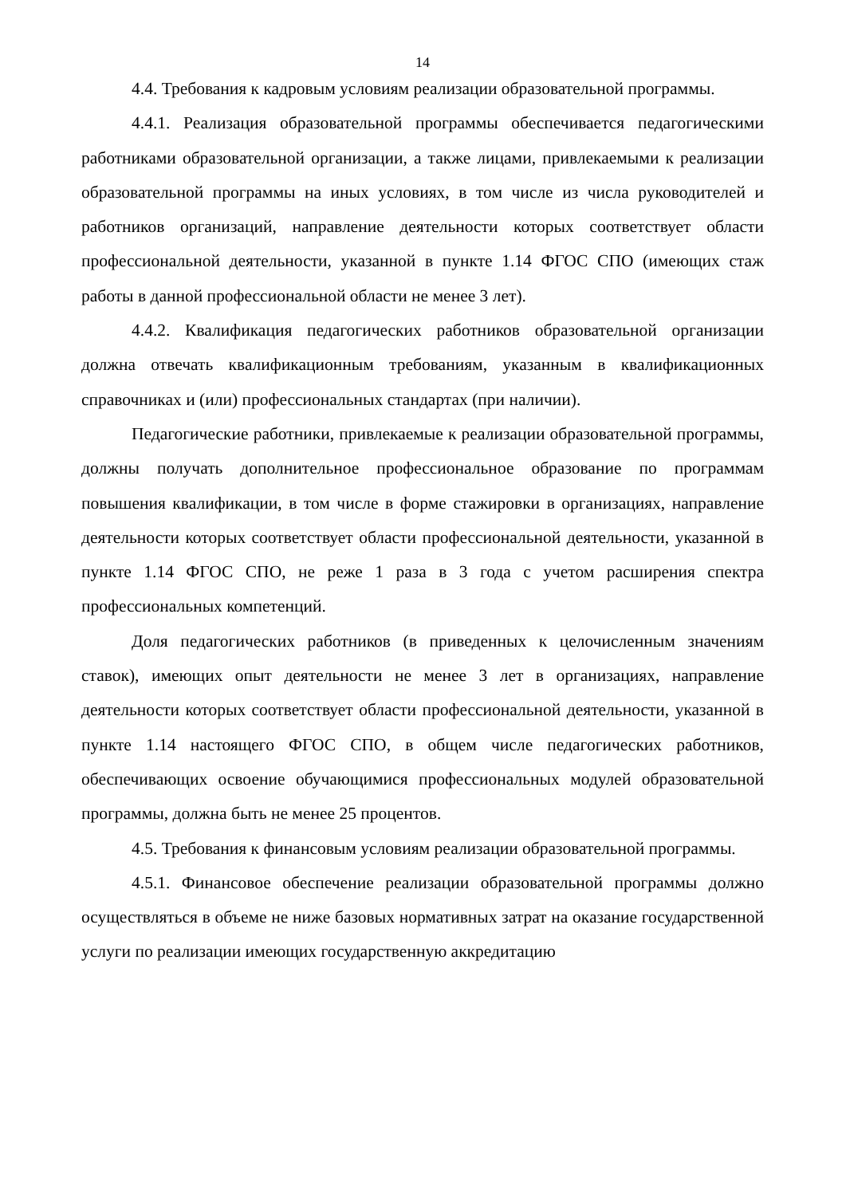14
4.4. Требования к кадровым условиям реализации образовательной программы.
4.4.1. Реализация образовательной программы обеспечивается педагогическими работниками образовательной организации, а также лицами, привлекаемыми к реализации образовательной программы на иных условиях, в том числе из числа руководителей и работников организаций, направление деятельности которых соответствует области профессиональной деятельности, указанной в пункте 1.14 ФГОС СПО (имеющих стаж работы в данной профессиональной области не менее 3 лет).
4.4.2. Квалификация педагогических работников образовательной организации должна отвечать квалификационным требованиям, указанным в квалификационных справочниках и (или) профессиональных стандартах (при наличии).
Педагогические работники, привлекаемые к реализации образовательной программы, должны получать дополнительное профессиональное образование по программам повышения квалификации, в том числе в форме стажировки в организациях, направление деятельности которых соответствует области профессиональной деятельности, указанной в пункте 1.14 ФГОС СПО, не реже 1 раза в 3 года с учетом расширения спектра профессиональных компетенций.
Доля педагогических работников (в приведенных к целочисленным значениям ставок), имеющих опыт деятельности не менее 3 лет в организациях, направление деятельности которых соответствует области профессиональной деятельности, указанной в пункте 1.14 настоящего ФГОС СПО, в общем числе педагогических работников, обеспечивающих освоение обучающимися профессиональных модулей образовательной программы, должна быть не менее 25 процентов.
4.5. Требования к финансовым условиям реализации образовательной программы.
4.5.1. Финансовое обеспечение реализации образовательной программы должно осуществляться в объеме не ниже базовых нормативных затрат на оказание государственной услуги по реализации имеющих государственную аккредитацию